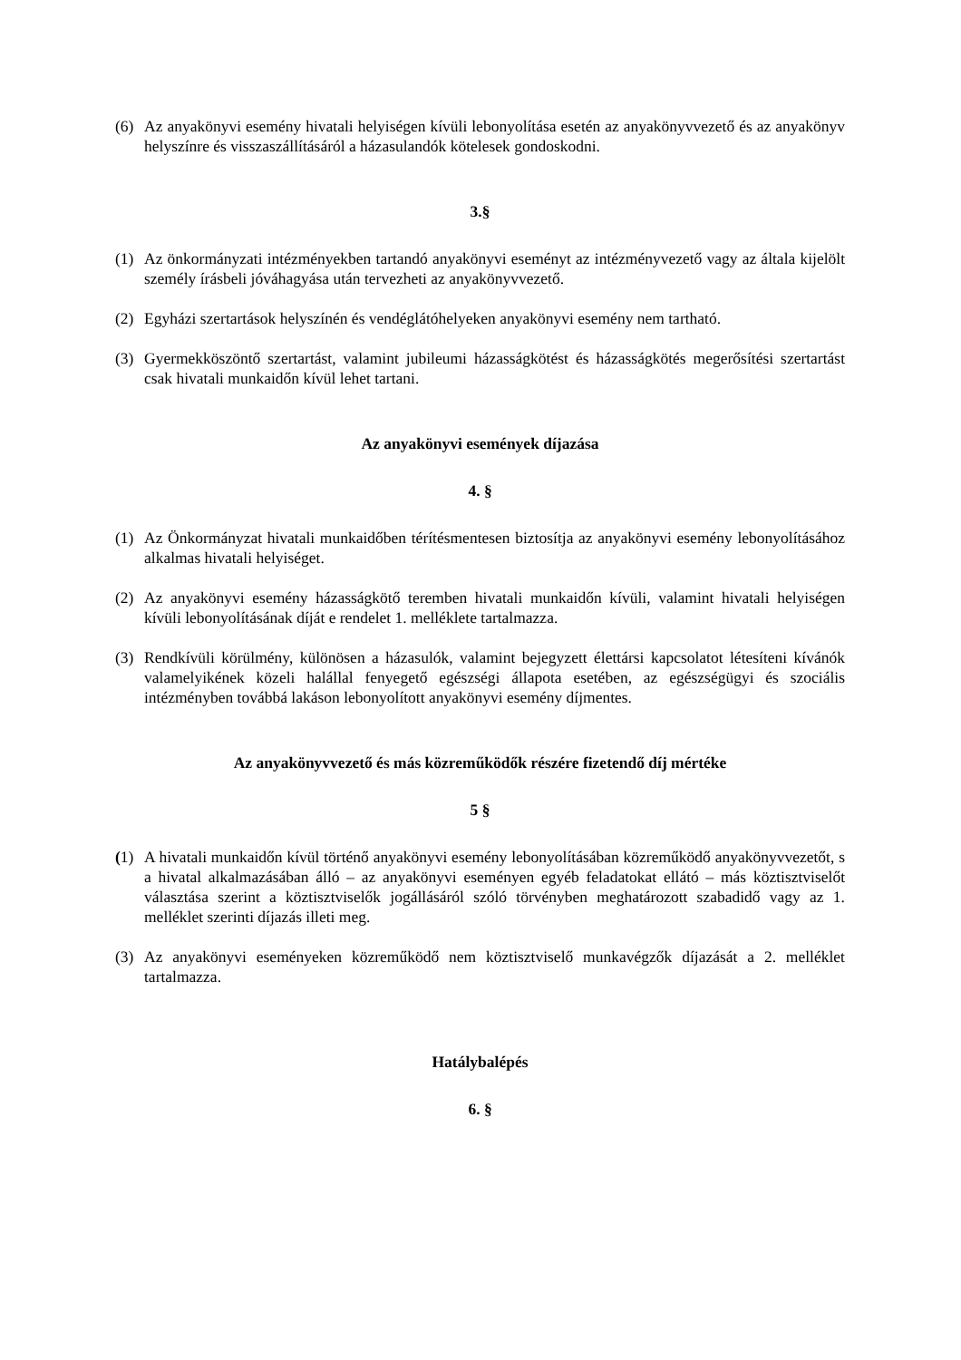(6) Az anyakönyvi esemény hivatali helyiségen kívüli lebonyolítása esetén az anyakönyvvezető és az anyakönyv helyszínre és visszaszállításáról a házasulandók kötelesek gondoskodni.
3.§
(1) Az önkormányzati intézményekben tartandó anyakönyvi eseményt az intézményvezető vagy az általa kijelölt személy írásbeli jóváhagyása után tervezheti az anyakönyvvezető.
(2) Egyházi szertartások helyszínén és vendéglátóhelyeken anyakönyvi esemény nem tartható.
(3) Gyermekköszöntő szertartást, valamint jubileumi házasságkötést és házasságkötés megerősítési szertartást csak hivatali munkaidőn kívül lehet tartani.
Az anyakönyvi események díjazása
4. §
(1) Az Önkormányzat hivatali munkaidőben térítésmentesen biztosítja az anyakönyvi esemény lebonyolításához alkalmas hivatali helyiséget.
(2) Az anyakönyvi esemény házasságkötő teremben hivatali munkaidőn kívüli, valamint hivatali helyiségen kívüli lebonyolításának díját e rendelet 1. melléklete tartalmazza.
(3) Rendkívüli körülmény, különösen a házasulók, valamint bejegyzett élettársi kapcsolatot létesíteni kívánók valamelyikének közeli halállal fenyegető egészségi állapota esetében, az egészségügyi és szociális intézményben továbbá lakáson lebonyolított anyakönyvi esemény díjmentes.
Az anyakönyvvezető és más közreműködők részére fizetendő díj mértéke
5 §
(1) A hivatali munkaidőn kívül történő anyakönyvi esemény lebonyolításában közreműködő anyakönyvvezetőt, s a hivatal alkalmazásában álló – az anyakönyvi eseményen egyéb feladatokat ellátó – más köztisztviselőt választása szerint a köztisztviselők jogállásáról szóló törvényben meghatározott szabadidő vagy az 1. melléklet szerinti díjazás illeti meg.
(3) Az anyakönyvi eseményeken közreműködő nem köztisztviselő munkavégzők díjazását a 2. melléklet tartalmazza.
Hatálybalépés
6. §